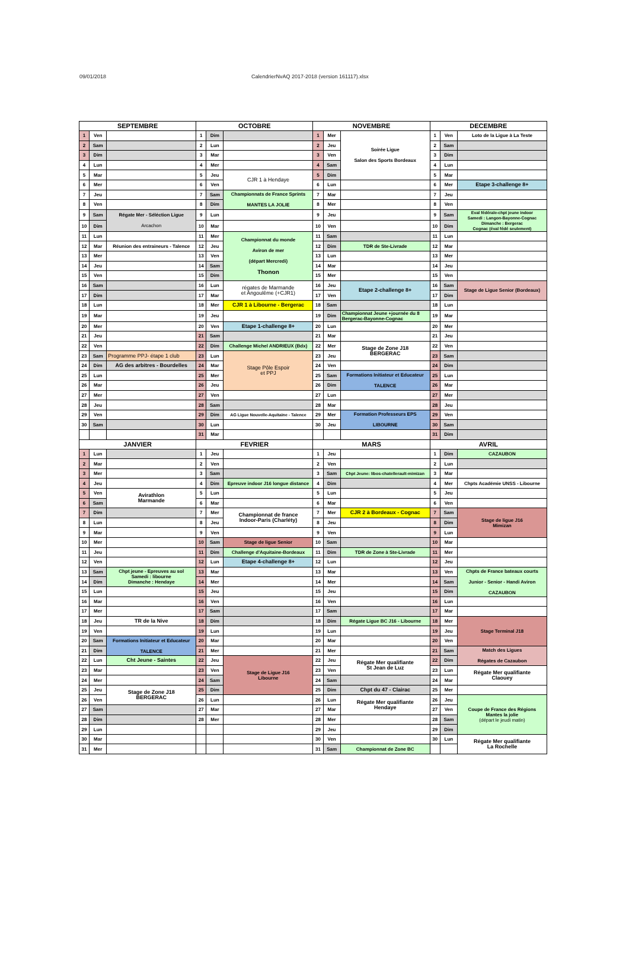09/01/2018 CalendrierNvAQ 2017-2018 (version 161117).xlsx
| SEPTEMBRE | | | OCTOBRE | | | NOVEMBRE | | | DECEMBRE | | |
| --- | --- | --- | --- | --- | --- | --- | --- | --- | --- | --- | --- |
| 1 | Ven | | 1 | Dim | | 1 | Mer | Soirée Ligue Salon des Sports Bordeaux | 1 | Ven | Loto de la Ligue à La Teste |
| 2 | Sam | | 2 | Lun | | 2 | Jeu | | 2 | Sam | |
| 3 | Dim | | 3 | Mar | | 3 | Ven | | 3 | Dim | |
| 4 | Lun | | 4 | Mer | | 4 | Sam | | 4 | Lun | |
| 5 | Mar | | 5 | Jeu | CJR 1 à Hendaye | 5 | Dim | | 5 | Mar | |
| 6 | Mer | | 6 | Ven | | 6 | Lun | | 6 | Mer | Etape 3-challenge 8+ |
| 7 | Jeu | | 7 | Sam | Championnats de France Sprints MANTES LA JOLIE | 7 | Mar | | 7 | Jeu | |
| 8 | Ven | | 8 | Dim | | 8 | Mer | | 8 | Ven | |
| 9 | Sam | Régate Mer - Séléction Ligue Arcachon | 9 | Lun | | 9 | Jeu | | 9 | Sam | Eval fédérale-chpt jeune indoor Samedi : Langon-Bayonne-Cognac Dimanche : Bergerac Cognac (éval fédé seulement) |
| 10 | Dim | | 10 | Mar | | 10 | Ven | | 10 | Dim | |
| 11 | Lun | | 11 | Mer | Championnat du monde Aviron de mer (départ Mercredi) Thonon | 11 | Sam | | 11 | Lun | |
| 12 | Mar | Réunion des entraineurs - Talence | 12 | Jeu | | 12 | Dim | TDR de Ste-Livrade | 12 | Mar | |
| 13 | Mer | | 13 | Ven | | 13 | Lun | | 13 | Mer | |
| 14 | Jeu | | 14 | Sam | | 14 | Mar | | 14 | Jeu | |
| 15 | Ven | | 15 | Dim | | 15 | Mer | | 15 | Ven | |
| 16 | Sam | | 16 | Lun | régates de Marmande et Angoulême (+CJR1) | 16 | Jeu | Etape 2-challenge 8+ | 16 | Sam | Stage de Ligue Senior (Bordeaux) |
| 17 | Dim | | 17 | Mar | | 17 | Ven | | 17 | Dim | |
| 18 | Lun | | 18 | Mer | CJR 1 à Libourne - Bergerac | 18 | Sam | | 18 | Lun | |
| 19 | Mar | | 19 | Jeu | | 19 | Dim | Championnat Jeune +journée du 8 Bergerac-Bayonne-Cognac | 19 | Mar | |
| 20 | Mer | | 20 | Ven | Etape 1-challenge 8+ | 20 | Lun | | 20 | Mer | |
| 21 | Jeu | | 21 | Sam | | 21 | Mar | | 21 | Jeu | |
| 22 | Ven | | 22 | Dim | Challenge Michel ANDRIEUX (Bdx) | 22 | Mer | Stage de Zone J18 BERGERAC | 22 | Ven | |
| 23 | Sam | Programme PPJ- étape 1 club | 23 | Lun | Stage Pôle Espoir et PPJ | 23 | Jeu | | 23 | Sam | |
| 24 | Dim | AG des arbitres - Bourdelles | 24 | Mar | | 24 | Ven | | 24 | Dim | |
| 25 | Lun | | 25 | Mer | | 25 | Sam | Formations Initiateur et Educateur TALENCE | 25 | Lun | |
| 26 | Mar | | 26 | Jeu | | 26 | Dim | | 26 | Mar | |
| 27 | Mer | | 27 | Ven | | 27 | Lun | | 27 | Mer | |
| 28 | Jeu | | 28 | Sam | | 28 | Mar | | 28 | Jeu | |
| 29 | Ven | | 29 | Dim | AG Ligue Nouvelle-Aquitaine - Talence | 29 | Mer | Formation Professeurs EPS LIBOURNE | 29 | Ven | |
| 30 | Sam | | 30 | Lun | | 30 | Jeu | | 30 | Sam | |
| | | | 31 | Mar | | | | | 31 | Dim | |
| JANVIER | | | FEVRIER | | | MARS | | | AVRIL | | |
| 1 | Lun | | 1 | Jeu | | 1 | Jeu | | 1 | Dim | CAZAUBON |
| 2 | Mar | | 2 | Ven | | 2 | Ven | | 2 | Lun | |
| 3 | Mer | | 3 | Sam | | 3 | Sam | Chpt Jeune: libos-chatellerault-mimizan | 3 | Mar | |
| 4 | Jeu | | 4 | Dim | Epreuve indoor J16 longue distance | 4 | Dim | | 4 | Mer | Chpts Académie UNSS - Libourne |
| 5 | Ven | Avirathlon Marmande | 5 | Lun | | 5 | Lun | | 5 | Jeu | |
| 6 | Sam | | 6 | Mar | | 6 | Mar | | 6 | Ven | |
| 7 | Dim | | 7 | Mer | Championnat de france Indoor-Paris (Charléty) | 7 | Mer | CJR 2 à Bordeaux - Cognac | 7 | Sam | Stage de ligue J16 Mimizan |
| 8 | Lun | | 8 | Jeu | | 8 | Jeu | | 8 | Dim | |
| 9 | Mar | | 9 | Ven | | 9 | Ven | | 9 | Lun | |
| 10 | Mer | | 10 | Sam | Stage de ligue Senior | 10 | Sam | | 10 | Mar | |
| 11 | Jeu | | 11 | Dim | Challenge d'Aquitaine-Bordeaux | 11 | Dim | TDR de Zone à Ste-Livrade | 11 | Mer | |
| 12 | Ven | | 12 | Lun | Etape 4-challenge 8+ | 12 | Lun | | 12 | Jeu | |
| 13 | Sam | Chpt jeune - Epreuves au sol Samedi : libourne Dimanche : Hendaye | 13 | Mar | | 13 | Mar | | 13 | Ven | Chpts de France bateaux courts Junior - Senior - Handi Aviron CAZAUBON |
| 14 | Dim | | 14 | Mer | | 14 | Mer | | 14 | Sam | |
| 15 | Lun | | 15 | Jeu | | 15 | Jeu | | 15 | Dim | |
| 16 | Mar | | 16 | Ven | | 16 | Ven | | 16 | Lun | |
| 17 | Mer | | 17 | Sam | | 17 | Sam | | 17 | Mar | |
| 18 | Jeu | TR de la Nive | 18 | Dim | | 18 | Dim | Régate Ligue BC J16 - Libourne | 18 | Mer | Stage Terminal J18 |
| 19 | Ven | | 19 | Lun | | 19 | Lun | | 19 | Jeu | |
| 20 | Sam | Formations Initiateur et Educateur TALENCE | 20 | Mar | | 20 | Mar | | 20 | Ven | |
| 21 | Dim | | 21 | Mer | | 21 | Mer | | 21 | Sam | Match des Ligues Régates de Cazaubon |
| 22 | Lun | Cht Jeune - Saintes | 22 | Jeu | Stage de Ligue J16 Libourne | 22 | Jeu | Régate Mer qualifiante St Jean de Luz | 22 | Dim | |
| 23 | Mar | | 23 | Ven | | 23 | Ven | | 23 | Lun | Régate Mer qualifiante Claouey |
| 24 | Mer | | 24 | Sam | | 24 | Sam | | 24 | Mar | |
| 25 | Jeu | Stage de Zone J18 BERGERAC | 25 | Dim | | 25 | Dim | Chpt du 47 - Clairac | 25 | Mer | |
| 26 | Ven | | 26 | Lun | | 26 | Lun | Régate Mer qualifiante Hendaye | 26 | Jeu | Coupe de France des Régions Mantes la jolie (départ le jeudi matin) |
| 27 | Sam | | 27 | Mar | | 27 | Mar | | 27 | Ven | |
| 28 | Dim | | 28 | Mer | | 28 | Mer | | 28 | Sam | |
| 29 | Lun | | | | | 29 | Jeu | | 29 | Dim | |
| 30 | Mar | | | | | 30 | Ven | | 30 | Lun | Régate Mer qualifiante La Rochelle |
| 31 | Mer | | | | | 31 | Sam | Championnat de Zone BC | | | |